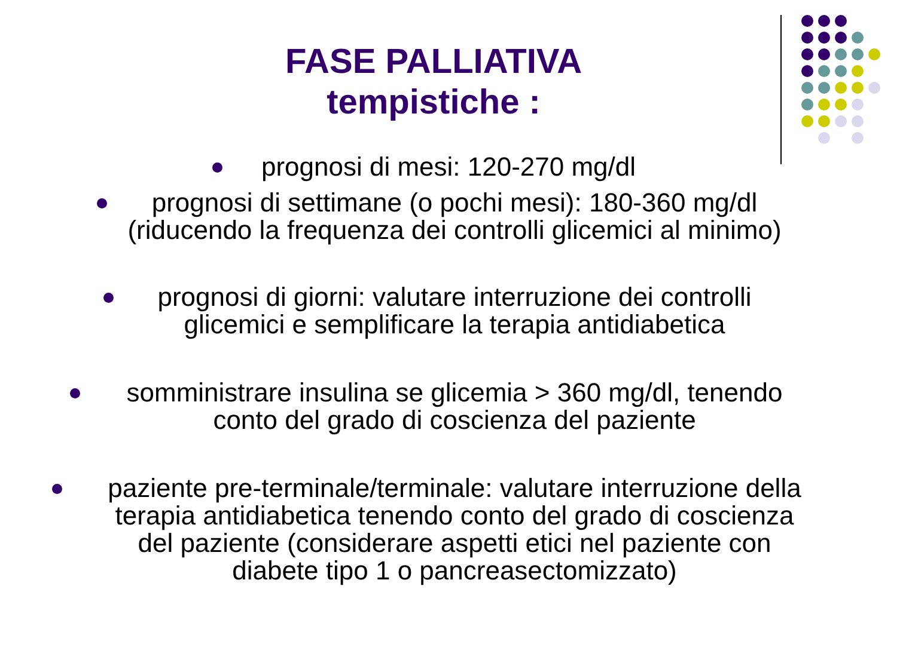FASE PALLIATIVA
tempistiche :
prognosi di mesi: 120-270 mg/dl
prognosi di settimane (o pochi mesi): 180-360 mg/dl
(riducendo la frequenza dei controlli glicemici al minimo)
prognosi di giorni: valutare interruzione dei controlli
glicemici e semplificare la terapia antidiabetica
somministrare insulina se glicemia > 360 mg/dl, tenendo
conto del grado di coscienza del paziente
paziente pre-terminale/terminale: valutare interruzione della
terapia antidiabetica tenendo conto del grado di coscienza
del paziente (considerare aspetti etici nel paziente con
diabete tipo 1 o pancreasectomizzato)